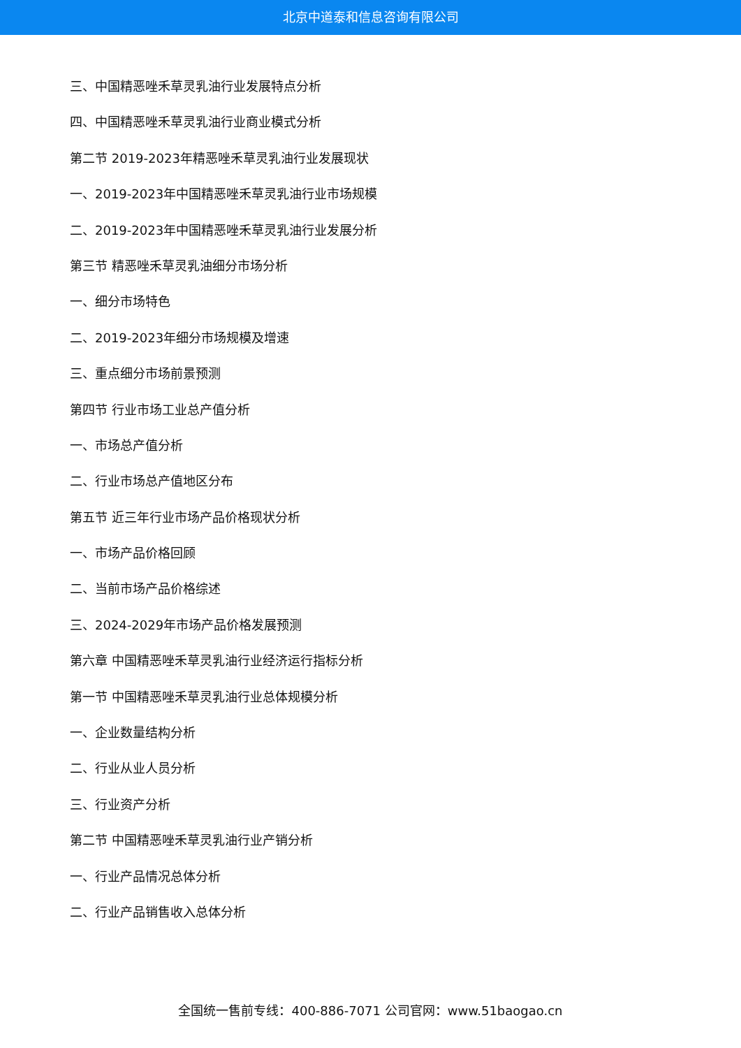北京中道泰和信息咨询有限公司
三、中国精恶唑禾草灵乳油行业发展特点分析
四、中国精恶唑禾草灵乳油行业商业模式分析
第二节 2019-2023年精恶唑禾草灵乳油行业发展现状
一、2019-2023年中国精恶唑禾草灵乳油行业市场规模
二、2019-2023年中国精恶唑禾草灵乳油行业发展分析
第三节 精恶唑禾草灵乳油细分市场分析
一、细分市场特色
二、2019-2023年细分市场规模及增速
三、重点细分市场前景预测
第四节 行业市场工业总产值分析
一、市场总产值分析
二、行业市场总产值地区分布
第五节 近三年行业市场产品价格现状分析
一、市场产品价格回顾
二、当前市场产品价格综述
三、2024-2029年市场产品价格发展预测
第六章 中国精恶唑禾草灵乳油行业经济运行指标分析
第一节 中国精恶唑禾草灵乳油行业总体规模分析
一、企业数量结构分析
二、行业从业人员分析
三、行业资产分析
第二节 中国精恶唑禾草灵乳油行业产销分析
一、行业产品情况总体分析
二、行业产品销售收入总体分析
全国统一售前专线：400-886-7071 公司官网：www.51baogao.cn